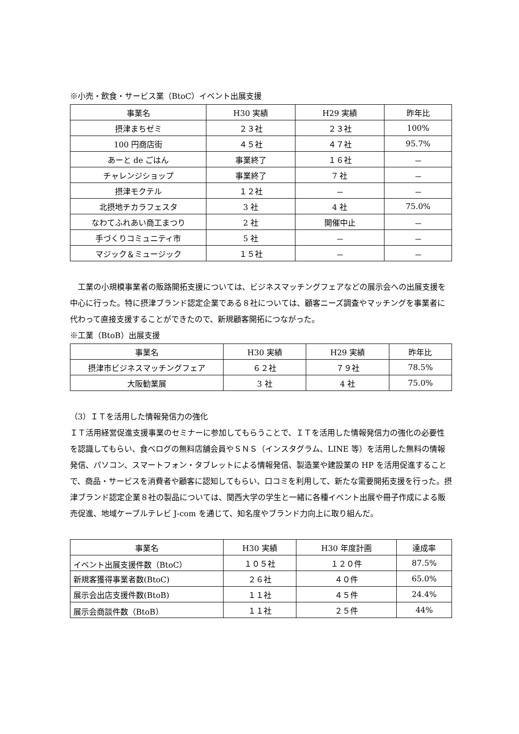※小売・飲食・サービス業（BtoC）イベント出展支援
| 事業名 | H30 実績 | H29 実績 | 昨年比 |
| --- | --- | --- | --- |
| 摂津まちゼミ | ２３社 | ２３社 | 100% |
| 100 円商店街 | ４５社 | ４７社 | 95.7% |
| あーと de ごはん | 事業終了 | １６社 | － |
| チャレンジショップ | 事業終了 | 7 社 | － |
| 摂津モクテル | １２社 | － | － |
| 北摂地チカラフェスタ | 3 社 | 4 社 | 75.0% |
| なわてふれあい商工まつり | 2 社 | 開催中止 | － |
| 手づくりコミュニティ市 | 5 社 | － | － |
| マジック＆ミュージック | １５社 | － | － |
　工業の小規模事業者の販路開拓支援については、ビジネスマッチングフェアなどの展示会への出展支援を中心に行った。特に摂津ブランド認定企業である８社については、顧客ニーズ調査やマッチングを事業者に代わって直接支援することができたので、新規顧客開拓につながった。
※工業（BtoB）出展支援
| 事業名 | H30 実績 | H29 実績 | 昨年比 |
| --- | --- | --- | --- |
| 摂津市ビジネスマッチングフェア | ６２社 | ７９社 | 78.5% |
| 大阪勧業展 | 3 社 | 4 社 | 75.0% |
（3）ＩＴを活用した情報発信力の強化
ＩＴ活用経営促進支援事業のセミナーに参加してもらうことで、ＩＴを活用した情報発信力の強化の必要性を認識してもらい、食べログの無料店舗会員やＳＮＳ（インスタグラム、LINE 等）を活用した無料の情報発信、パソコン、スマートフォン・タブレットによる情報発信、製造業や建設業の HP を活用促進することで、商品・サービスを消費者や顧客に認知してもらい、口コミを利用して、新たな需要開拓支援を行った。摂津ブランド認定企業８社の製品については、関西大学の学生と一緒に各種イベント出展や冊子作成による販売促進、地域ケーブルテレビ J-com を通じて、知名度やブランド力向上に取り組んだ。
| 事業名 | H30 実績 | H30 年度計画 | 達成率 |
| --- | --- | --- | --- |
| イベント出展支援件数（BtoC） | １０５社 | １２０件 | 87.5% |
| 新規客獲得事業者数(BtoC) | ２６社 | ４０件 | 65.0% |
| 展示会出店支援件数(BtoB) | １１社 | ４５件 | 24.4% |
| 展示会商談件数（BtoB） | １１社 | ２５件 | 44% |